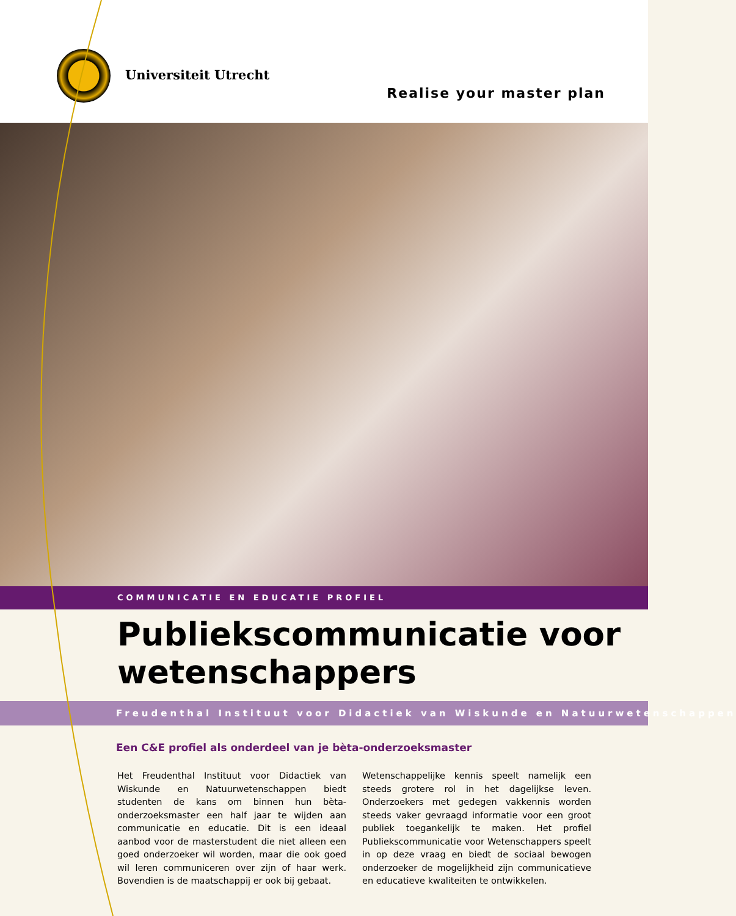Universiteit Utrecht
Realise your master plan
COMMUNICATIE EN EDUCATIE PROFIEL
Publiekscommunicatie voor wetenschappers
Freudenthal Instituut voor Didactiek van Wiskunde en Natuurwetenschappen
Een C&E profiel als onderdeel van je bèta-onderzoeksmaster
Het Freudenthal Instituut voor Didactiek van Wiskunde en Natuurwetenschappen biedt studenten de kans om binnen hun bèta-onderzoeksmaster een half jaar te wijden aan communicatie en educatie. Dit is een ideaal aanbod voor de masterstudent die niet alleen een goed onderzoeker wil worden, maar die ook goed wil leren communiceren over zijn of haar werk. Bovendien is de maatschappij er ook bij gebaat.
Wetenschappelijke kennis speelt namelijk een steeds grotere rol in het dagelijkse leven. Onderzoekers met gedegen vakkennis worden steeds vaker gevraagd informatie voor een groot publiek toegankelijk te maken. Het profiel Publiekscommunicatie voor Wetenschappers speelt in op deze vraag en biedt de sociaal bewogen onderzoeker de mogelijkheid zijn communicatieve en educatieve kwaliteiten te ontwikkelen.